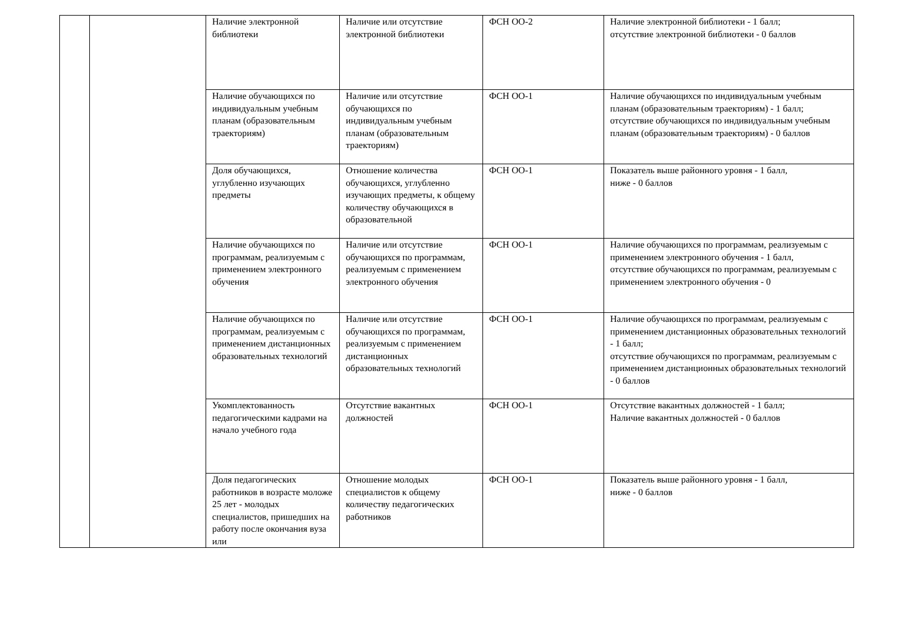| | | Наличие электронной библиотеки | Наличие или отсутствие электронной библиотеки | ФСН ОО-2 | Наличие электронной библиотеки - 1 балл; отсутствие электронной библиотеки - 0 баллов |
| | | Наличие обучающихся по индивидуальным учебным планам (образовательным траекториям) | Наличие или отсутствие обучающихся по индивидуальным учебным планам (образовательным траекториям) | ФСН ОО-1 | Наличие обучающихся по индивидуальным учебным планам (образовательным траекториям) - 1 балл; отсутствие обучающихся по индивидуальным учебным планам (образовательным траекториям) - 0 баллов |
| | | Доля обучающихся, углубленно изучающих предметы | Отношение количества обучающихся, углубленно изучающих предметы, к общему количеству обучающихся в образовательной | ФСН ОО-1 | Показатель выше районного уровня - 1 балл, ниже - 0 баллов |
| | | Наличие обучающихся по программам, реализуемым с применением электронного обучения | Наличие или отсутствие обучающихся по программам, реализуемым с применением электронного обучения | ФСН ОО-1 | Наличие обучающихся по программам, реализуемым с применением электронного обучения - 1 балл, отсутствие обучающихся по программам, реализуемым с применением электронного обучения - 0 |
| | | Наличие обучающихся по программам, реализуемым с применением дистанционных образовательных технологий | Наличие или отсутствие обучающихся по программам, реализуемым с применением дистанционных образовательных технологий | ФСН ОО-1 | Наличие обучающихся по программам, реализуемым с применением дистанционных образовательных технологий - 1 балл; отсутствие обучающихся по программам, реализуемым с применением дистанционных образовательных технологий - 0 баллов |
| | | Укомплектованность педагогическими кадрами на начало учебного года | Отсутствие вакантных должностей | ФСН ОО-1 | Отсутствие вакантных должностей - 1 балл; Наличие вакантных должностей - 0 баллов |
| | | Доля педагогических работников в возрасте моложе 25 лет - молодых специалистов, пришедших на работу после окончания вуза или | Отношение молодых специалистов к общему количеству педагогических работников | ФСН ОО-1 | Показатель выше районного уровня - 1 балл, ниже - 0 баллов |